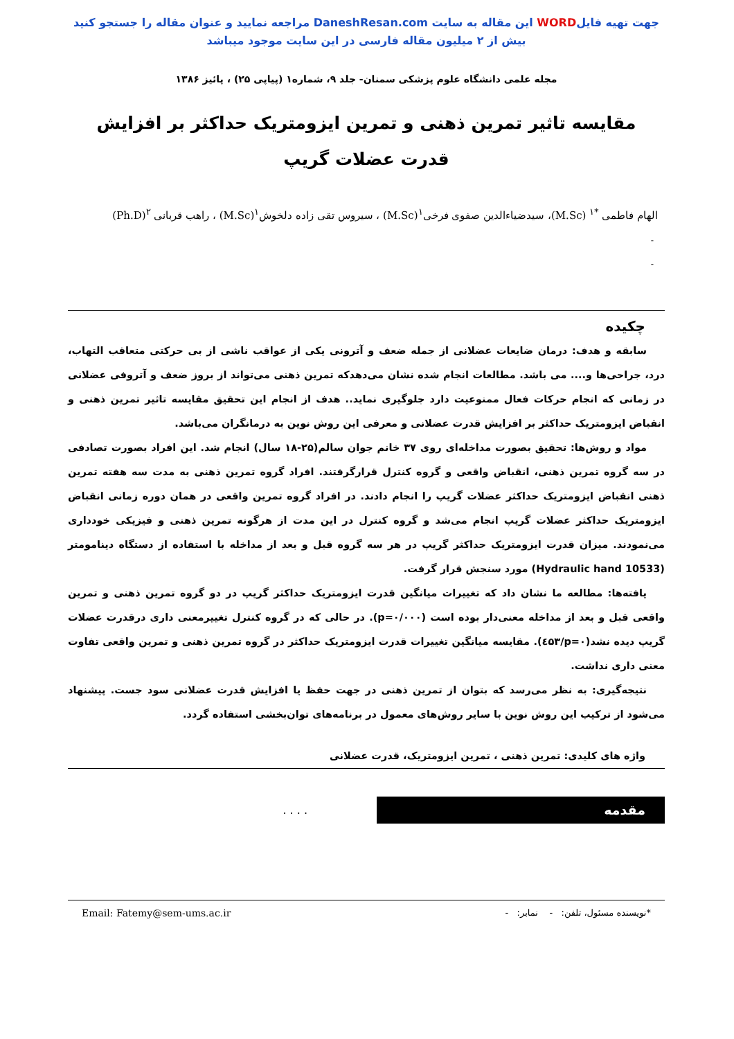جهت تهیه فایلWORD این مقاله به سایت DaneshResan.com مراجعه نمایید و عنوان مقاله را جستجو کنید
بیش از ۲ میلیون مقاله فارسی در این سایت موجود میباشد
مجله علمی دانشگاه علوم پزشکی سمنان- جلد ۹، شماره۱ (پیاپی ۲۵) ، پائیز ۱۳۸۶
مقایسه تاثیر تمرین ذهنی و تمرین ایزومتریک حداکثر بر افزایش قدرت عضلات گریپ
الهام فاطمی <sup>*۱</sup> (M.Sc)، سیدضیاءالدین صفوی فرخی<sup>۱</sup>(M.Sc) ، سیروس تقی زاده دلخوش<sup>۱</sup>(M.Sc) ، راهب قربانی <sup>۲</sup>(Ph.D)
-
-
چکیده
سابقه و هدف: درمان ضایعات عضلانی از جمله ضعف و آترونی یکی از عواقب ناشی از بی حرکتی متعاقب التهاب، درد، جراحی‌ها و.... می باشد. مطالعات انجام شده نشان می‌دهدکه تمرین ذهنی می‌تواند از بروز ضعف و آتروفی عضلانی در زمانی که انجام حرکات فعال ممنوعیت دارد جلوگیری نماید.. هدف از انجام این تحقیق مقایسه تاثیر تمرین ذهنی و انقباض ایزومتریک حداکثر بر افزایش قدرت عضلانی و معرفی این روش نوین به درمانگران می‌باشد.
مواد و روش‌ها: تحقیق بصورت مداخله‌ای روی ۳۷ خانم جوان سالم(۲۵-۱۸ سال) انجام شد. این افراد بصورت تصادفی در سه گروه تمرین ذهنی، انقباض واقعی و گروه کنترل قرارگرفتند. افراد گروه تمرین ذهنی به مدت سه هفته تمرین ذهنی انقباض ایزومتریک حداکثر عضلات گریپ را انجام دادند. در افراد گروه تمرین واقعی در همان دوره زمانی انقباض ایزومتریک حداکثر عضلات گریپ انجام می‌شد و گروه کنترل در این مدت از هرگونه تمرین ذهنی و فیزیکی خودداری می‌نمودند. میزان قدرت ایزومتریک حداکثر گریپ در هر سه گروه قبل و بعد از مداخله با استفاده از دستگاه دینامومتر (Hydraulic hand 10533) مورد سنجش قرار گرفت.
یافته‌ها: مطالعه ما نشان داد که تغییرات میانگین قدرت ایزومتریک حداکثر گریپ در دو گروه تمرین ذهنی و تمرین واقعی قبل و بعد از مداخله معنی‌دار بوده است (p=۰/۰۰۰). در حالی که در گروه کنترل تغییرمعنی داری درقدرت عضلات گریپ دیده نشد(p=۰/٤۵۳). مقایسه میانگین تغییرات قدرت ایزومتریک حداکثر در گروه تمرین ذهنی و تمرین واقعی تفاوت معنی داری نداشت.
نتیجه‌گیری: به نظر می‌رسد که بتوان از تمرین ذهنی در جهت حفظ یا افزایش قدرت عضلانی سود جست. پیشنهاد می‌شود از ترکیب این روش نوین با سایر روش‌های معمول در برنامه‌های توان‌بخشی استفاده گردد.
واژه های کلیدی: تمرین ذهنی ، تمرین ایزومتریک، قدرت عضلانی
مقدمه
. . . .
*نویسنده مسئول، تلفن: - نمابر: - Email: Fatemy@sem-ums.ac.ir